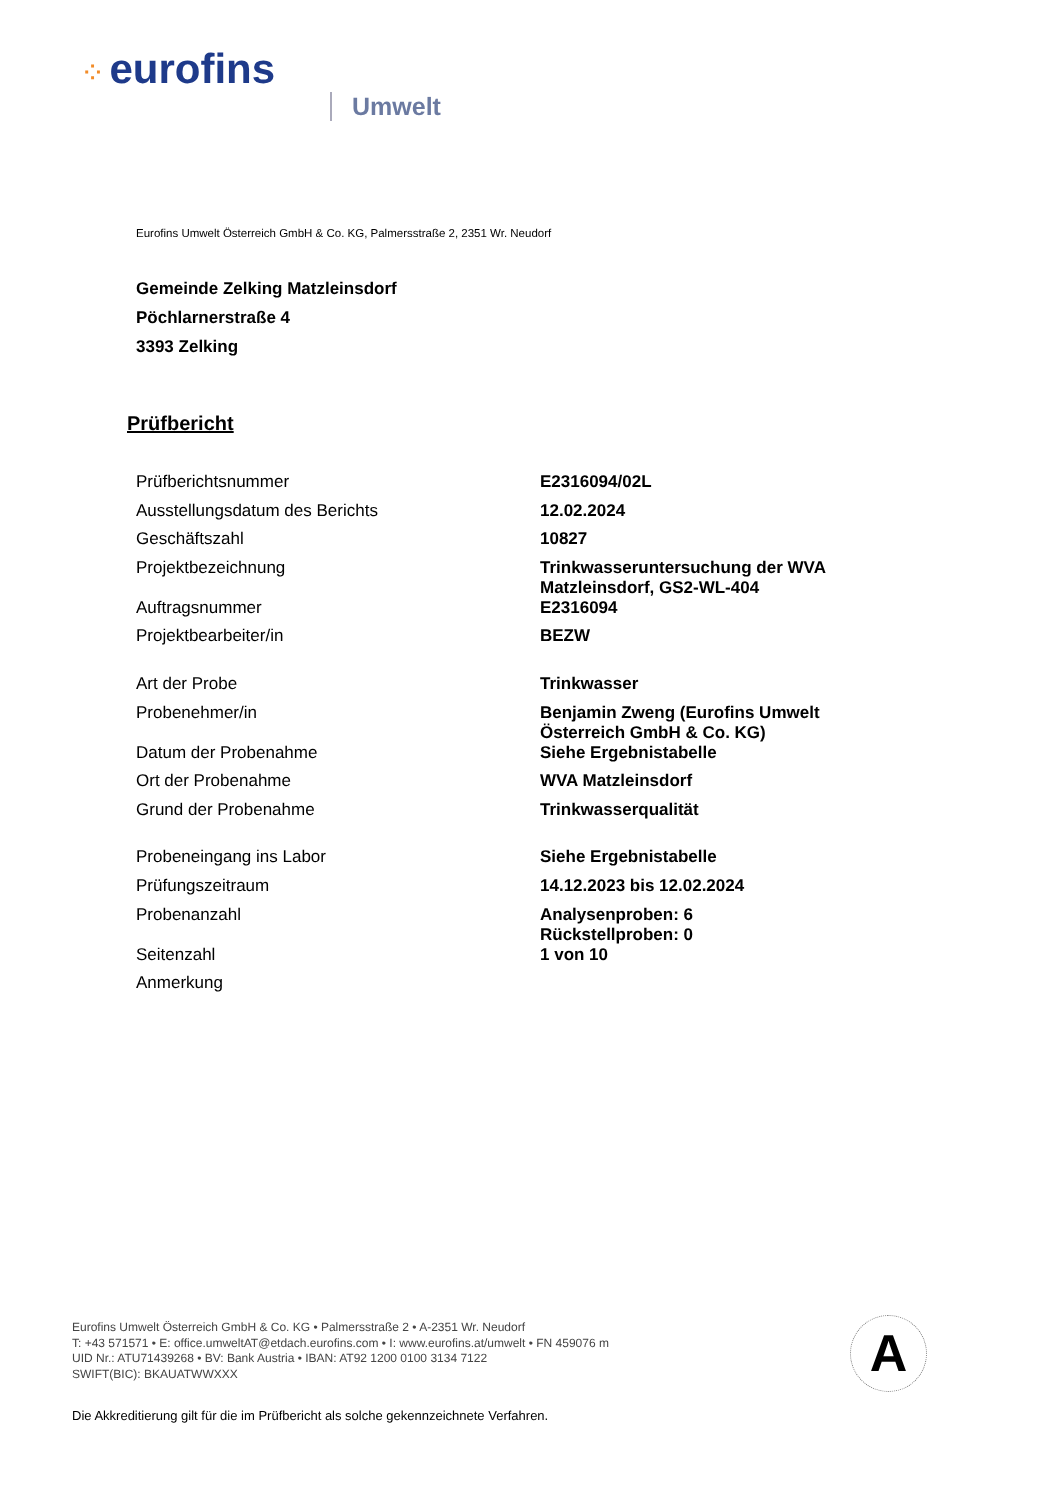⁘ eurofins
Umwelt
Eurofins Umwelt Österreich GmbH & Co. KG, Palmersstraße 2, 2351 Wr. Neudorf
Gemeinde Zelking Matzleinsdorf
Pöchlarnerstraße 4
3393 Zelking
Prüfbericht
| Prüfberichtsnummer | E2316094/02L |
| Ausstellungsdatum des Berichts | 12.02.2024 |
| Geschäftszahl | 10827 |
| Projektbezeichnung | Trinkwasseruntersuchung der WVA Matzleinsdorf, GS2-WL-404 |
| Auftragsnummer | E2316094 |
| Projektbearbeiter/in | BEZW |
| Art der Probe | Trinkwasser |
| Probenehmer/in | Benjamin Zweng (Eurofins Umwelt Österreich GmbH & Co. KG) |
| Datum der Probenahme | Siehe Ergebnistabelle |
| Ort der Probenahme | WVA Matzleinsdorf |
| Grund der Probenahme | Trinkwasserqualität |
| Probeneingang ins Labor | Siehe Ergebnistabelle |
| Prüfungszeitraum | 14.12.2023 bis 12.02.2024 |
| Probenanzahl | Analysenproben: 6 Rückstellproben: 0 |
| Seitenzahl | 1 von 10 |
| Anmerkung | |
Eurofins Umwelt Österreich GmbH & Co. KG • Palmersstraße 2 • A-2351 Wr. Neudorf
T: +43 571571 • E: office.umweltAT@etdach.eurofins.com • I: www.eurofins.at/umwelt • FN 459076 m
UID Nr.: ATU71439268 • BV: Bank Austria • IBAN: AT92 1200 0100 3134 7122
SWIFT(BIC): BKAUATWWXXX
A
Die Akkreditierung gilt für die im Prüfbericht als solche gekennzeichnete Verfahren.